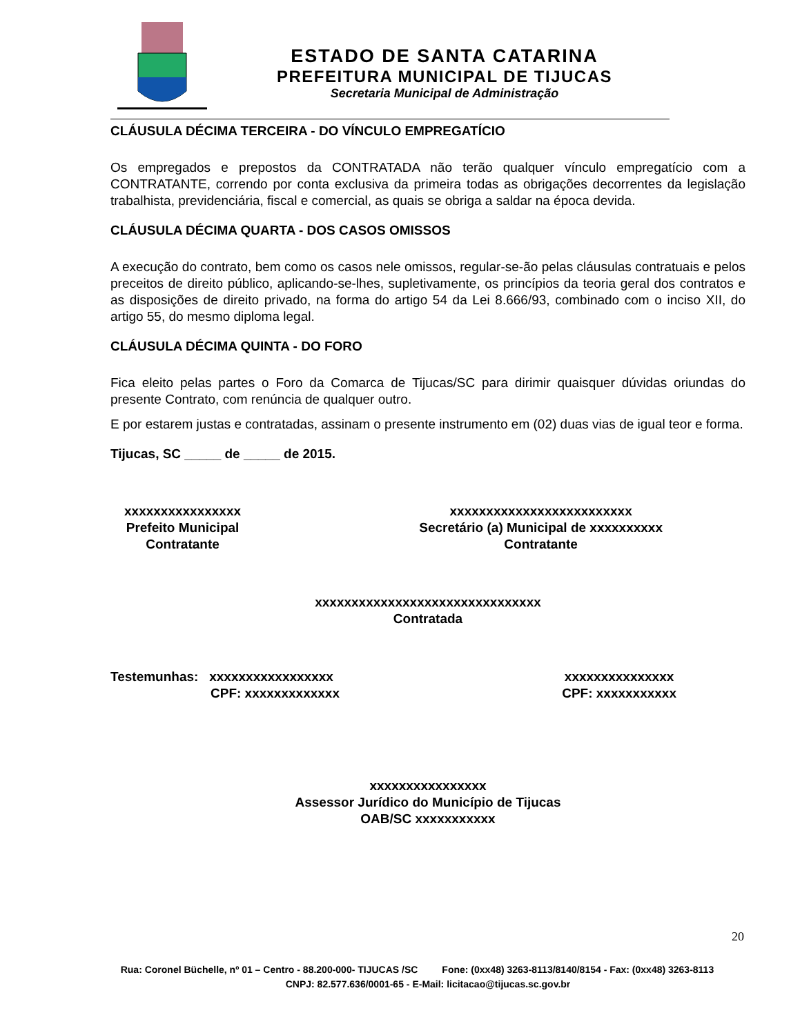ESTADO DE SANTA CATARINA
PREFEITURA MUNICIPAL DE TIJUCAS
Secretaria Municipal de Administração
CLÁUSULA DÉCIMA TERCEIRA - DO VÍNCULO EMPREGATÍCIO
Os empregados e prepostos da CONTRATADA não terão qualquer vínculo empregatício com a CONTRATANTE, correndo por conta exclusiva da primeira todas as obrigações decorrentes da legislação trabalhista, previdenciária, fiscal e comercial, as quais se obriga a saldar na época devida.
CLÁUSULA DÉCIMA QUARTA - DOS CASOS OMISSOS
A execução do contrato, bem como os casos nele omissos, regular-se-ão pelas cláusulas contratuais e pelos preceitos de direito público, aplicando-se-lhes, supletivamente, os princípios da teoria geral dos contratos e as disposições de direito privado, na forma do artigo 54 da Lei 8.666/93, combinado com o inciso XII, do artigo 55, do mesmo diploma legal.
CLÁUSULA DÉCIMA QUINTA - DO FORO
Fica eleito pelas partes o Foro da Comarca de Tijucas/SC para dirimir quaisquer dúvidas oriundas do presente Contrato, com renúncia de qualquer outro.
E por estarem justas e contratadas, assinam o presente instrumento em (02) duas vias de igual teor e forma.
Tijucas, SC _____ de _____ de 2015.
xxxxxxxxxxxxxxxx
Prefeito Municipal
Contratante
xxxxxxxxxxxxxxxxxxxxxxxxx
Secretário (a) Municipal de xxxxxxxxxx
Contratante
xxxxxxxxxxxxxxxxxxxxxxxxxxxxxxx
Contratada
Testemunhas: xxxxxxxxxxxxxxxxx
CPF: xxxxxxxxxxxxx
xxxxxxxxxxxxxxx
CPF: xxxxxxxxxxx
xxxxxxxxxxxxxxxx
Assessor Jurídico do Município de Tijucas
OAB/SC xxxxxxxxxxx
20
Rua: Coronel Büchelle, nº 01 – Centro - 88.200-000- TIJUCAS /SC Fone: (0xx48) 3263-8113/8140/8154 - Fax: (0xx48) 3263-8113 CNPJ: 82.577.636/0001-65 - E-Mail: licitacao@tijucas.sc.gov.br